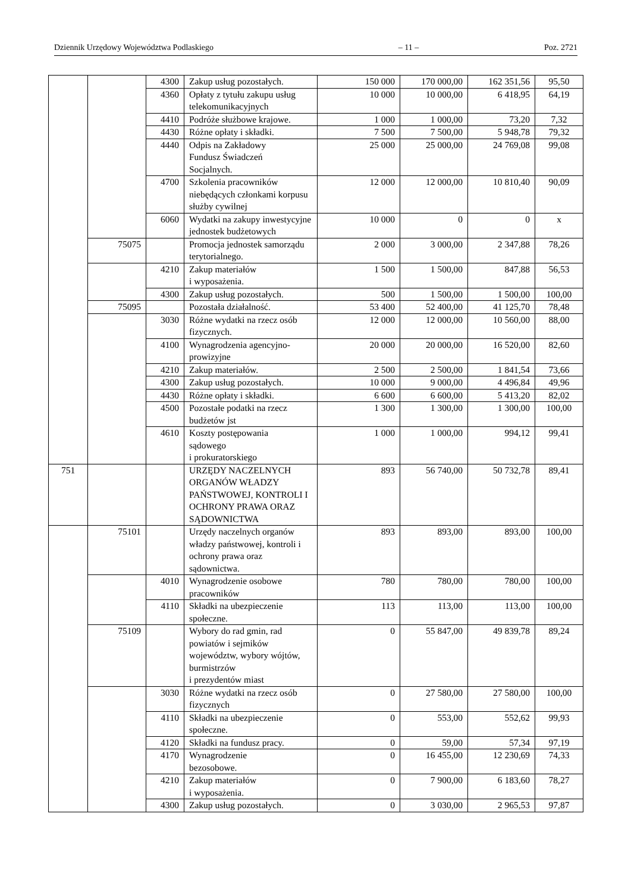Dziennik Urzędowy Województwa Podlaskiego – 11 – Poz. 2721
| | | 4300 | Zakup usług pozostałych. | 150 000 | 170 000,00 | 162 351,56 | 95,50 |
| | | 4360 | Opłaty z tytułu zakupu usług telekomunikacyjnych | 10 000 | 10 000,00 | 6 418,95 | 64,19 |
| | | 4410 | Podróże służbowe krajowe. | 1 000 | 1 000,00 | 73,20 | 7,32 |
| | | 4430 | Różne opłaty i składki. | 7 500 | 7 500,00 | 5 948,78 | 79,32 |
| | | 4440 | Odpis na Zakładowy Fundusz Świadczeń Socjalnych. | 25 000 | 25 000,00 | 24 769,08 | 99,08 |
| | | 4700 | Szkolenia pracowników niebędących członkami korpusu służby cywilnej | 12 000 | 12 000,00 | 10 810,40 | 90,09 |
| | | 6060 | Wydatki na zakupy inwestycyjne jednostek budżetowych | 10 000 | 0 | 0 | x |
| | 75075 | | Promocja jednostek samorządu terytorialnego. | 2 000 | 3 000,00 | 2 347,88 | 78,26 |
| | | 4210 | Zakup materiałów i wyposażenia. | 1 500 | 1 500,00 | 847,88 | 56,53 |
| | | 4300 | Zakup usług pozostałych. | 500 | 1 500,00 | 1 500,00 | 100,00 |
| | 75095 | | Pozostała działalność. | 53 400 | 52 400,00 | 41 125,70 | 78,48 |
| | | 3030 | Różne wydatki na rzecz osób fizycznych. | 12 000 | 12 000,00 | 10 560,00 | 88,00 |
| | | 4100 | Wynagrodzenia agencyjno-prowizyjne | 20 000 | 20 000,00 | 16 520,00 | 82,60 |
| | | 4210 | Zakup materiałów. | 2 500 | 2 500,00 | 1 841,54 | 73,66 |
| | | 4300 | Zakup usług pozostałych. | 10 000 | 9 000,00 | 4 496,84 | 49,96 |
| | | 4430 | Różne opłaty i składki. | 6 600 | 6 600,00 | 5 413,20 | 82,02 |
| | | 4500 | Pozostałe podatki na rzecz budżetów jst | 1 300 | 1 300,00 | 1 300,00 | 100,00 |
| | | 4610 | Koszty postępowania sądowego i prokuratorskiego | 1 000 | 1 000,00 | 994,12 | 99,41 |
| 751 | | | URZĘDY NACZELNYCH ORGANÓW WŁADZY PAŃSTWOWEJ, KONTROLI I OCHRONY PRAWA ORAZ SĄDOWNICTWA | 893 | 56 740,00 | 50 732,78 | 89,41 |
| | 75101 | | Urzędy naczelnych organów władzy państwowej, kontroli i ochrony prawa oraz sądownictwa. | 893 | 893,00 | 893,00 | 100,00 |
| | | 4010 | Wynagrodzenie osobowe pracowników | 780 | 780,00 | 780,00 | 100,00 |
| | | 4110 | Składki na ubezpieczenie społeczne. | 113 | 113,00 | 113,00 | 100,00 |
| | 75109 | | Wybory do rad gmin, rad powiatów i sejmików województw, wybory wójtów, burmistrzów i prezydentów miast | 0 | 55 847,00 | 49 839,78 | 89,24 |
| | | 3030 | Różne wydatki na rzecz osób fizycznych | 0 | 27 580,00 | 27 580,00 | 100,00 |
| | | 4110 | Składki na ubezpieczenie społeczne. | 0 | 553,00 | 552,62 | 99,93 |
| | | 4120 | Składki na fundusz pracy. | 0 | 59,00 | 57,34 | 97,19 |
| | | 4170 | Wynagrodzenie bezosobowe. | 0 | 16 455,00 | 12 230,69 | 74,33 |
| | | 4210 | Zakup materiałów i wyposażenia. | 0 | 7 900,00 | 6 183,60 | 78,27 |
| | | 4300 | Zakup usług pozostałych. | 0 | 3 030,00 | 2 965,53 | 97,87 |